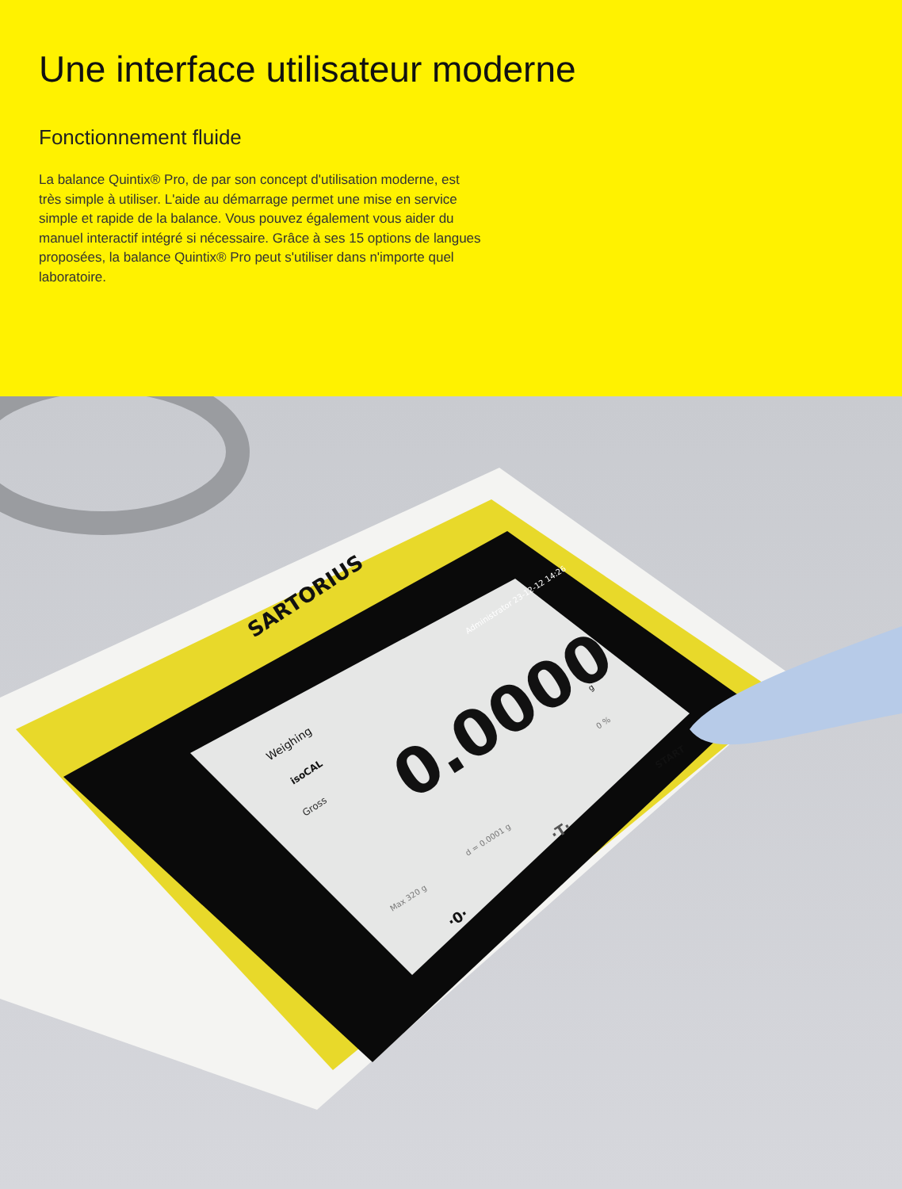Une interface utilisateur moderne
Fonctionnement fluide
La balance Quintix® Pro, de par son concept d'utilisation moderne, est très simple à utiliser. L'aide au démarrage permet une mise en service simple et rapide de la balance. Vous pouvez également vous aider du manuel interactif intégré si nécessaire. Grâce à ses 15 options de langues proposées, la balance Quintix® Pro peut s'utiliser dans n'importe quel laboratoire.
SARTORIUS
0.0000
Weighing
Gross
START
isoCAL
Administrator 23-12-12 14:26
Max 320 g
d = 0.0001 g
·0·
·T·
g
0 %